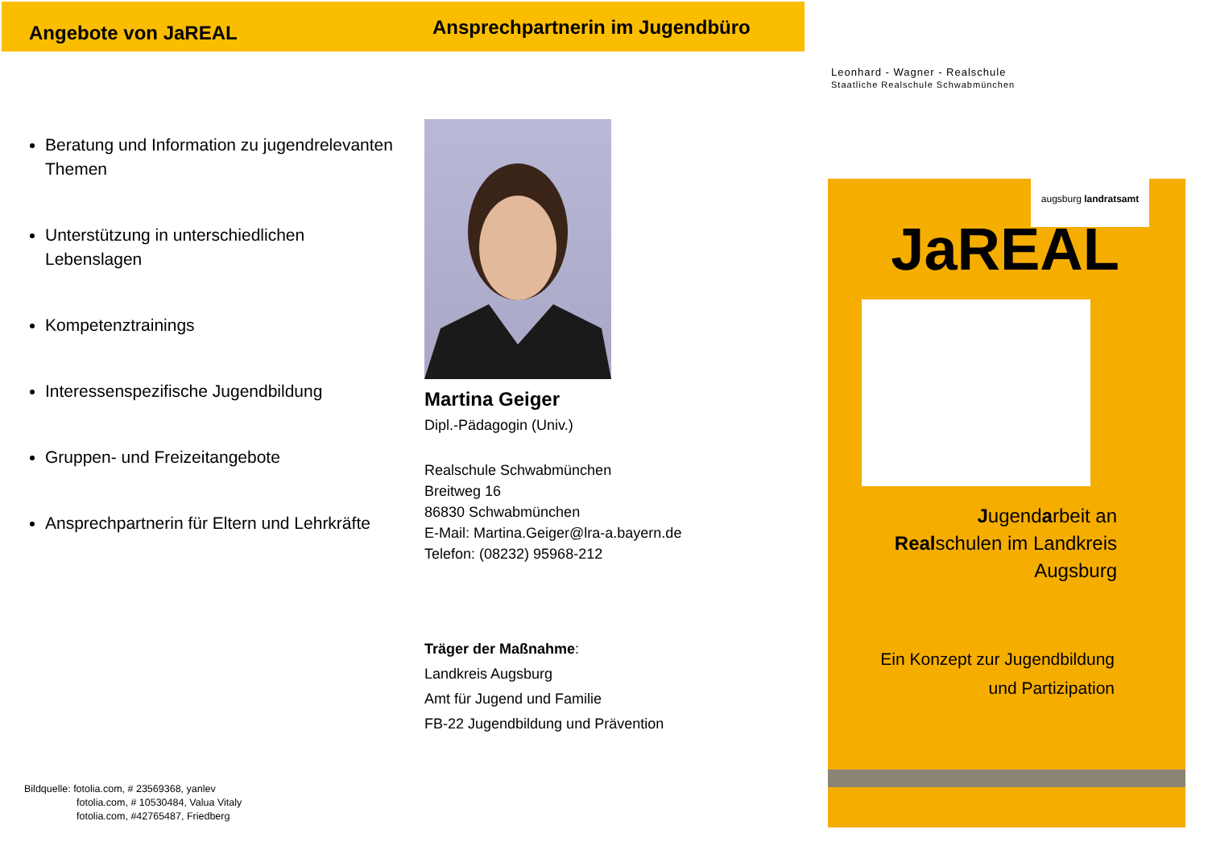Angebote von JaREAL
Beratung und Information zu jugendrelevanten Themen
Unterstützung in unterschiedlichen Lebenslagen
Kompetenztrainings
Interessenspezifische Jugendbildung
Gruppen- und Freizeitangebote
Ansprechpartnerin für Eltern und Lehrkräfte
Ansprechpartnerin im Jugendbüro
Martina Geiger
Dipl.-Pädagogin (Univ.)
Realschule Schwabmünchen
Breitweg 16
86830 Schwabmünchen
E-Mail: Martina.Geiger@lra-a.bayern.de
Telefon: (08232) 95968-212
Träger der Maßnahme:
Landkreis Augsburg
Amt für Jugend und Familie
FB-22 Jugendbildung und Prävention
Leonhard - Wagner - Realschule
Staatliche Realschule Schwabmünchen
augsburg landratsamt
JaREAL
Jugendarbeit an
Realschulen im Landkreis
Augsburg
Ein Konzept zur Jugendbildung
und Partizipation
Bildquelle: fotolia.com, # 23569368, yanlev
fotolia.com, # 10530484, Valua Vitaly
fotolia.com, #42765487, Friedberg